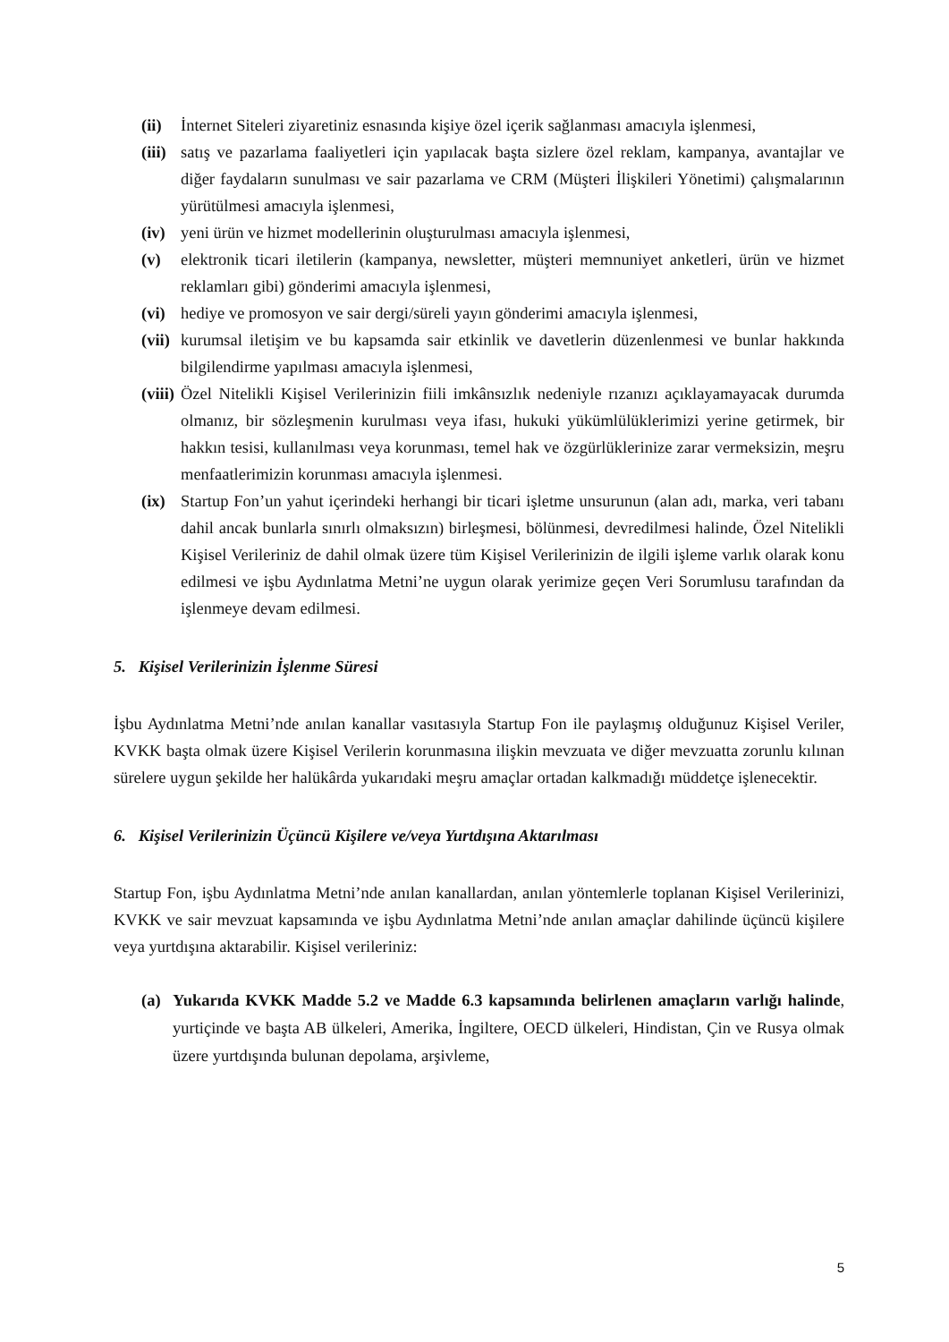(ii) İnternet Siteleri ziyaretiniz esnasında kişiye özel içerik sağlanması amacıyla işlenmesi,
(iii) satış ve pazarlama faaliyetleri için yapılacak başta sizlere özel reklam, kampanya, avantajlar ve diğer faydaların sunulması ve sair pazarlama ve CRM (Müşteri İlişkileri Yönetimi) çalışmalarının yürütülmesi amacıyla işlenmesi,
(iv) yeni ürün ve hizmet modellerinin oluşturulması amacıyla işlenmesi,
(v) elektronik ticari iletilerin (kampanya, newsletter, müşteri memnuniyet anketleri, ürün ve hizmet reklamları gibi) gönderimi amacıyla işlenmesi,
(vi) hediye ve promosyon ve sair dergi/süreli yayın gönderimi amacıyla işlenmesi,
(vii) kurumsal iletişim ve bu kapsamda sair etkinlik ve davetlerin düzenlenmesi ve bunlar hakkında bilgilendirme yapılması amacıyla işlenmesi,
(viii) Özel Nitelikli Kişisel Verilerinizin fiili imkânsızlık nedeniyle rızanızı açıklayamayacak durumda olmanız, bir sözleşmenin kurulması veya ifası, hukuki yükümlülüklerimizi yerine getirmek, bir hakkın tesisi, kullanılması veya korunması, temel hak ve özgürlüklerinize zarar vermeksizin, meşru menfaatlerimizin korunması amacıyla işlenmesi.
(ix) Startup Fon’un yahut içerindeki herhangi bir ticari işletme unsurunun (alan adı, marka, veri tabanı dahil ancak bunlarla sınırlı olmaksızın) birleşmesi, bölünmesi, devredilmesi halinde, Özel Nitelikli Kişisel Verileriniz de dahil olmak üzere tüm Kişisel Verilerinizin de ilgili işleme varlık olarak konu edilmesi ve işbu Aydınlatma Metni’ne uygun olarak yerimize geçen Veri Sorumlusu tarafından da işlenmeye devam edilmesi.
5. Kişisel Verilerinizin İşlenme Süresi
İşbu Aydınlatma Metni’nde anılan kanallar vasıtasıyla Startup Fon ile paylaşmış olduğunuz Kişisel Veriler, KVKK başta olmak üzere Kişisel Verilerin korunmasına ilişkin mevzuata ve diğer mevzuatta zorunlu kılınan sürelere uygun şekilde her halükârda yukarıdaki meşru amaçlar ortadan kalkmadığı müddetçe işlenecektir.
6. Kişisel Verilerinizin Üçüncü Kişilere ve/veya Yurtdışına Aktarılması
Startup Fon, işbu Aydınlatma Metni’nde anılan kanallardan, anılan yöntemlerle toplanan Kişisel Verilerinizi, KVKK ve sair mevzuat kapsamında ve işbu Aydınlatma Metni’nde anılan amaçlar dahilinde üçüncü kişilere veya yurtdışına aktarabilir. Kişisel verileriniz:
(a) Yukarıda KVKK Madde 5.2 ve Madde 6.3 kapsamında belirlenen amaçların varlığı halinde, yurtiçinde ve başta AB ülkeleri, Amerika, İngiltere, OECD ülkeleri, Hindistan, Çin ve Rusya olmak üzere yurtdışında bulunan depolama, arşivleme,
5